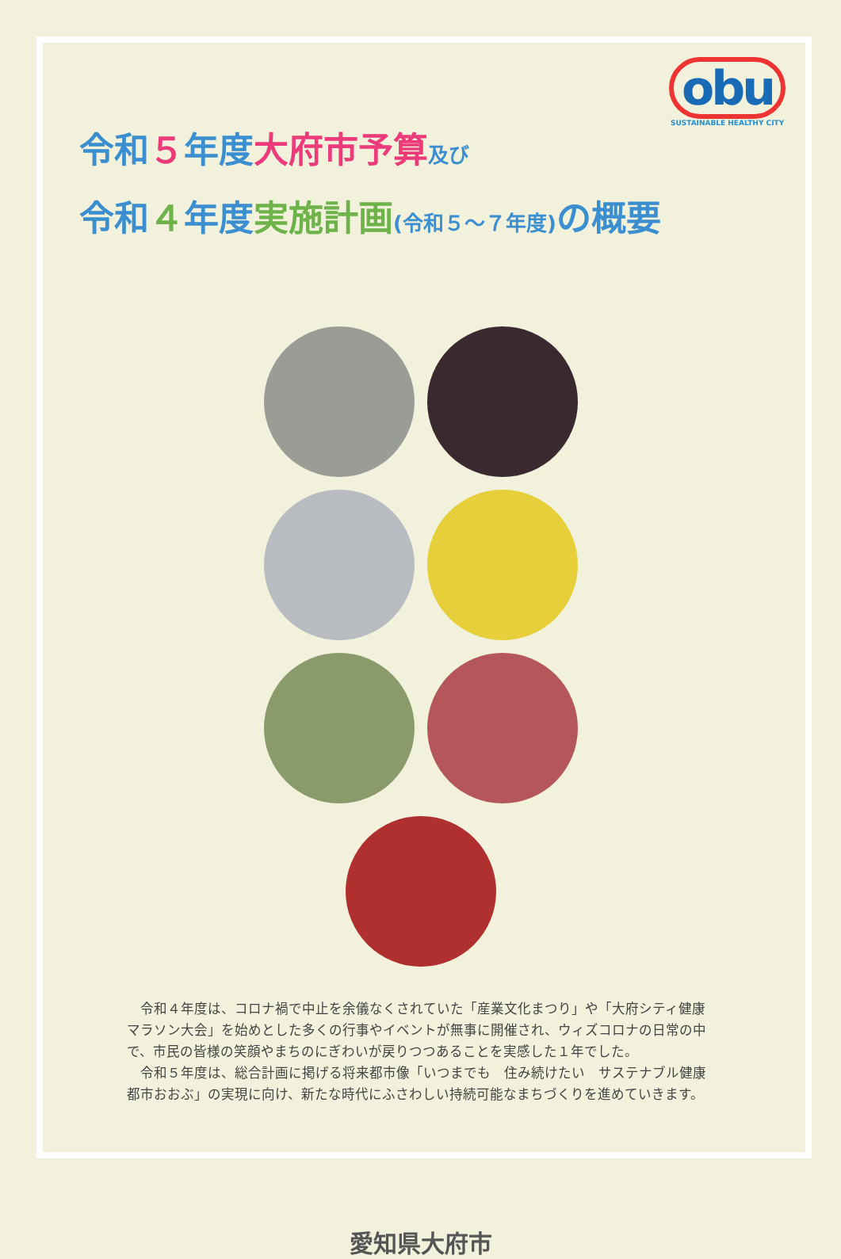obu
SUSTAINABLE HEALTHY CITY
令和５年度大府市予算 及び
令和４年度実施計画(令和５～７年度) の概要
令和４年度は、コロナ禍で中止を余儀なくされていた「産業文化まつり」や「大府シティ健康マラソン大会」を始めとした多くの行事やイベントが無事に開催され、ウィズコロナの日常の中で、市民の皆様の笑顔やまちのにぎわいが戻りつつあることを実感した１年でした。
令和５年度は、総合計画に掲げる将来都市像「いつまでも　住み続けたい　サステナブル健康都市おおぶ」の実現に向け、新たな時代にふさわしい持続可能なまちづくりを進めていきます。
愛知県大府市